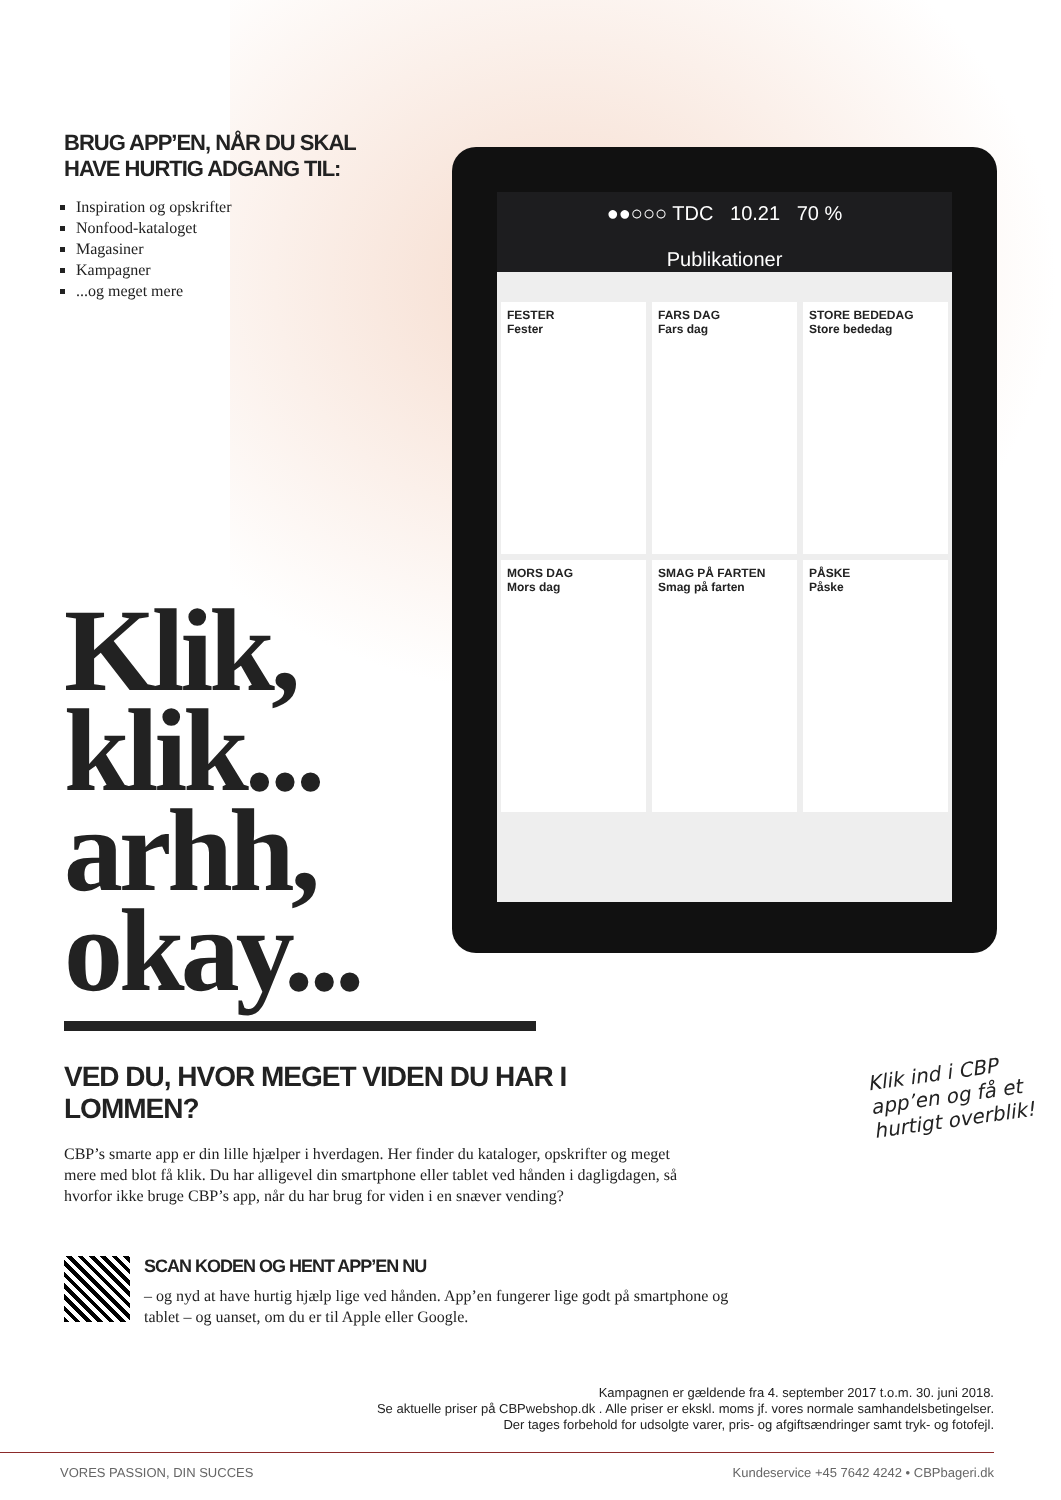●●○○○ TDC 10.21 70 %
Publikationer
FESTER
Fester
FARS DAG
Fars dag
STORE BEDEDAG
Store bededag
MORS DAG
Mors dag
SMAG PÅ FARTEN
Smag på farten
PÅSKE
Påske
BRUG APP’EN, NÅR DU SKAL
HAVE HURTIG ADGANG TIL:
Inspiration og opskrifter
Nonfood-kataloget
Magasiner
Kampagner
...og meget mere
Klik,
klik...
arhh,
okay...
VED DU, HVOR MEGET VIDEN DU HAR I LOMMEN?
CBP’s smarte app er din lille hjælper i hverdagen. Her finder du kataloger, opskrifter og meget mere med blot få klik. Du har alligevel din smartphone eller tablet ved hånden i dagligdagen, så hvorfor ikke bruge CBP’s app, når du har brug for viden i en snæver vending?
SCAN KODEN OG HENT APP’EN NU
– og nyd at have hurtig hjælp lige ved hånden. App’en fungerer lige godt på smartphone og tablet – og uanset, om du er til Apple eller Google.
Klik ind i CBP
app’en og få et
hurtigt overblik!
Kampagnen er gældende fra 4. september 2017 t.o.m. 30. juni 2018.
Se aktuelle priser på CBPwebshop.dk . Alle priser er ekskl. moms jf. vores normale samhandelsbetingelser.
Der tages forbehold for udsolgte varer, pris- og afgiftsændringer samt tryk- og fotofejl.
VORES PASSION, DIN SUCCES Kundeservice +45 7642 4242 • CBPbageri.dk